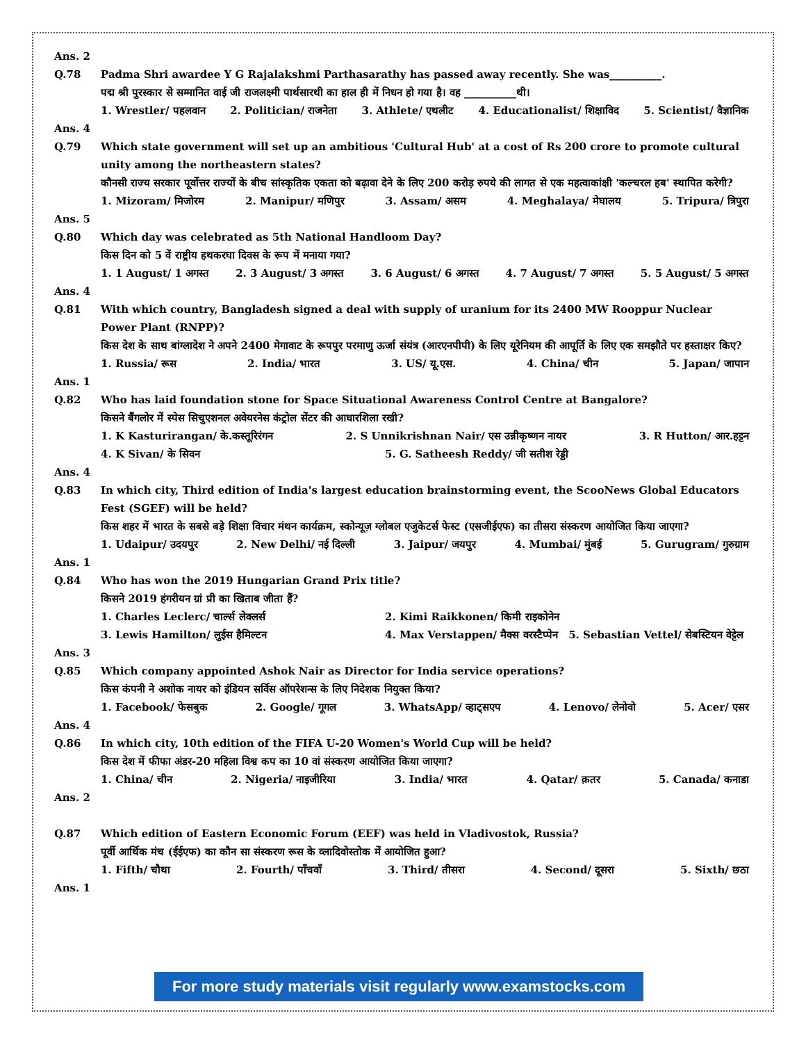Ans. 2
Q.78 Padma Shri awardee Y G Rajalakshmi Parthasarathy has passed away recently. She was__________.
पद्म श्री पुरस्कार से सम्मानित वाई जी राजलक्ष्मी पार्थसारथी का हाल ही में निधन हो गया है। वह __________थी।
1. Wrestler/ पहलवान 2. Politician/ राजनेता 3. Athlete/ एथलीट 4. Educationalist/ शिक्षाविद 5. Scientist/ वैज्ञानिक
Ans. 4
Q.79 Which state government will set up an ambitious 'Cultural Hub' at a cost of Rs 200 crore to promote cultural unity among the northeastern states?
कौनसी राज्य सरकार पूर्वोत्तर राज्यों के बीच सांस्कृतिक एकता को बढ़ावा देने के लिए 200 करोड़ रुपये की लागत से एक महत्वाकांक्षी 'कल्चरल हब' स्थापित करेगी?
1. Mizoram/ मिजोरम 2. Manipur/ मणिपुर 3. Assam/ असम 4. Meghalaya/ मेघालय 5. Tripura/ त्रिपुरा
Ans. 5
Q.80 Which day was celebrated as 5th National Handloom Day?
किस दिन को 5 वें राष्ट्रीय हथकरघा दिवस के रूप में मनाया गया?
1. 1 August/ 1 अगस्त 2. 3 August/ 3 अगस्त 3. 6 August/ 6 अगस्त 4. 7 August/ 7 अगस्त 5. 5 August/ 5 अगस्त
Ans. 4
Q.81 With which country, Bangladesh signed a deal with supply of uranium for its 2400 MW Rooppur Nuclear Power Plant (RNPP)?
किस देश के साथ बांग्लादेश ने अपने 2400 मेगावाट के रूपपुर परमाणु ऊर्जा संयंत्र (आरएनपीपी) के लिए यूरेनियम की आपूर्ति के लिए एक समझौते पर हस्ताक्षर किए?
1. Russia/ रूस 2. India/ भारत 3. US/ यू.एस. 4. China/ चीन 5. Japan/ जापान
Ans. 1
Q.82 Who has laid foundation stone for Space Situational Awareness Control Centre at Bangalore?
किसने बैंगलोर में स्पेस सिचुएशनल अवेयरनेस कंट्रोल सेंटर की आधारशिला रखी?
1. K Kasturirangan/ के.कस्तूरिरंगन 2. S Unnikrishnan Nair/ एस उन्नीकृष्णन नायर 3. R Hutton/ आर.हट्टन
4. K Sivan/ के सिवन 5. G. Satheesh Reddy/ जी सतीश रेड्डी
Ans. 4
Q.83 In which city, Third edition of India's largest education brainstorming event, the ScooNews Global Educators Fest (SGEF) will be held?
किस शहर में भारत के सबसे बड़े शिक्षा विचार मंथन कार्यक्रम, स्कोन्यूज़ ग्लोबल एजुकेटर्स फेस्ट (एसजीईएफ) का तीसरा संस्करण आयोजित किया जाएगा?
1. Udaipur/ उदयपुर 2. New Delhi/ नई दिल्ली 3. Jaipur/ जयपुर 4. Mumbai/ मुंबई 5. Gurugram/ गुरुग्राम
Ans. 1
Q.84 Who has won the 2019 Hungarian Grand Prix title?
किसने 2019 हंगरीयन ग्रां प्री का खिताब जीता हैं?
1. Charles Leclerc/ चार्ल्स लेक्लर्स 2. Kimi Raikkonen/ किमी राइकोनेन
3. Lewis Hamilton/ लुईस हैमिल्टन 4. Max Verstappen/ मैक्स वरस्टैप्पेन 5. Sebastian Vettel/ सेबस्टियन वेट्टेल
Ans. 3
Q.85 Which company appointed Ashok Nair as Director for India service operations?
किस कंपनी ने अशोक नायर को इंडियन सर्विस ऑपरेशन्स के लिए निदेशक नियुक्त किया?
1. Facebook/ फेसबुक 2. Google/ गूगल 3. WhatsApp/ व्हाट्सएप 4. Lenovo/ लेनोवो 5. Acer/ एसर
Ans. 4
Q.86 In which city, 10th edition of the FIFA U-20 Women's World Cup will be held?
किस देश में फीफा अंडर-20 महिला विश्व कप का 10 वां संस्करण आयोजित किया जाएगा?
1. China/ चीन 2. Nigeria/ नाइजीरिया 3. India/ भारत 4. Qatar/ क़तर 5. Canada/ कनाडा
Ans. 2
Q.87 Which edition of Eastern Economic Forum (EEF) was held in Vladivostok, Russia?
पूर्वी आर्थिक मंच (ईईएफ) का कौन सा संस्करण रूस के व्लादिवोस्तोक में आयोजित हुआ?
1. Fifth/ चौथा 2. Fourth/ पाँचवाँ 3. Third/ तीसरा 4. Second/ दूसरा 5. Sixth/ छठा
Ans. 1
For more study materials visit regularly www.examstocks.com